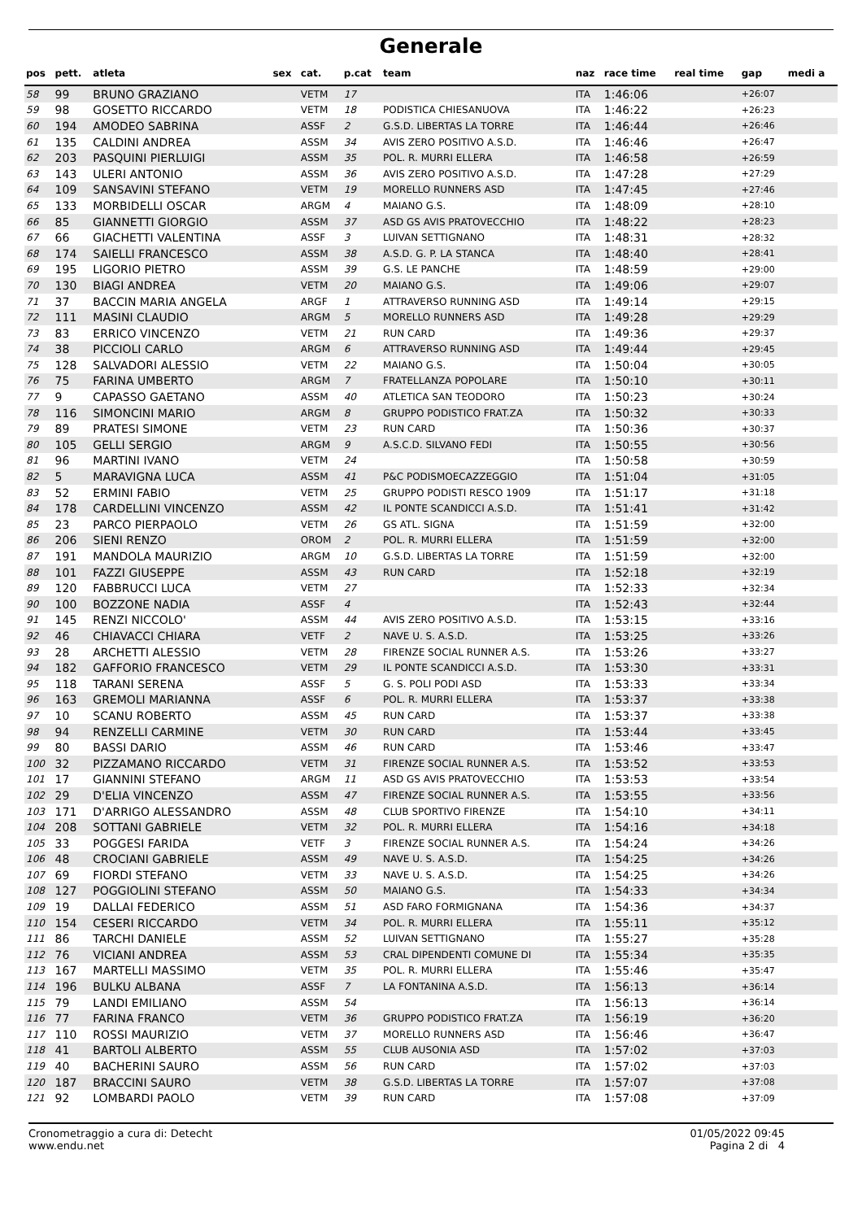Generale
| pos | pett. | atleta | sex | cat. | p.cat | team | naz | race time | real time | gap | medi a |
| --- | --- | --- | --- | --- | --- | --- | --- | --- | --- | --- | --- |
| 58 | 99 | BRUNO GRAZIANO | | VETM | 17 | | ITA | 1:46:06 | | +26:07 | |
| 59 | 98 | GOSETTO RICCARDO | | VETM | 18 | PODISTICA CHIESANUOVA | ITA | 1:46:22 | | +26:23 | |
| 60 | 194 | AMODEO SABRINA | | ASSF | 2 | G.S.D. LIBERTAS LA TORRE | ITA | 1:46:44 | | +26:46 | |
| 61 | 135 | CALDINI ANDREA | | ASSM | 34 | AVIS ZERO POSITIVO A.S.D. | ITA | 1:46:46 | | +26:47 | |
| 62 | 203 | PASQUINI PIERLUIGI | | ASSM | 35 | POL. R. MURRI ELLERA | ITA | 1:46:58 | | +26:59 | |
| 63 | 143 | ULERI ANTONIO | | ASSM | 36 | AVIS ZERO POSITIVO A.S.D. | ITA | 1:47:28 | | +27:29 | |
| 64 | 109 | SANSAVINI STEFANO | | VETM | 19 | MORELLO RUNNERS ASD | ITA | 1:47:45 | | +27:46 | |
| 65 | 133 | MORBIDELLI OSCAR | | ARGM | 4 | MAIANO G.S. | ITA | 1:48:09 | | +28:10 | |
| 66 | 85 | GIANNETTI GIORGIO | | ASSM | 37 | ASD GS AVIS PRATOVECCHIO | ITA | 1:48:22 | | +28:23 | |
| 67 | 66 | GIACHETTI VALENTINA | | ASSF | 3 | LUIVAN SETTIGNANO | ITA | 1:48:31 | | +28:32 | |
| 68 | 174 | SAIELLI FRANCESCO | | ASSM | 38 | A.S.D. G. P. LA STANCA | ITA | 1:48:40 | | +28:41 | |
| 69 | 195 | LIGORIO PIETRO | | ASSM | 39 | G.S. LE PANCHE | ITA | 1:48:59 | | +29:00 | |
| 70 | 130 | BIAGI ANDREA | | VETM | 20 | MAIANO G.S. | ITA | 1:49:06 | | +29:07 | |
| 71 | 37 | BACCIN MARIA ANGELA | | ARGF | 1 | ATTRAVERSO RUNNING ASD | ITA | 1:49:14 | | +29:15 | |
| 72 | 111 | MASINI CLAUDIO | | ARGM | 5 | MORELLO RUNNERS ASD | ITA | 1:49:28 | | +29:29 | |
| 73 | 83 | ERRICO VINCENZO | | VETM | 21 | RUN CARD | ITA | 1:49:36 | | +29:37 | |
| 74 | 38 | PICCIOLI CARLO | | ARGM | 6 | ATTRAVERSO RUNNING ASD | ITA | 1:49:44 | | +29:45 | |
| 75 | 128 | SALVADORI ALESSIO | | VETM | 22 | MAIANO G.S. | ITA | 1:50:04 | | +30:05 | |
| 76 | 75 | FARINA UMBERTO | | ARGM | 7 | FRATELLANZA POPOLARE | ITA | 1:50:10 | | +30:11 | |
| 77 | 9 | CAPASSO GAETANO | | ASSM | 40 | ATLETICA SAN TEODORO | ITA | 1:50:23 | | +30:24 | |
| 78 | 116 | SIMONCINI MARIO | | ARGM | 8 | GRUPPO PODISTICO FRAT.ZA | ITA | 1:50:32 | | +30:33 | |
| 79 | 89 | PRATESI SIMONE | | VETM | 23 | RUN CARD | ITA | 1:50:36 | | +30:37 | |
| 80 | 105 | GELLI SERGIO | | ARGM | 9 | A.S.C.D. SILVANO FEDI | ITA | 1:50:55 | | +30:56 | |
| 81 | 96 | MARTINI IVANO | | VETM | 24 | | ITA | 1:50:58 | | +30:59 | |
| 82 | 5 | MARAVIGNA LUCA | | ASSM | 41 | P&C PODISMOECAZZEGGIO | ITA | 1:51:04 | | +31:05 | |
| 83 | 52 | ERMINI FABIO | | VETM | 25 | GRUPPO PODISTI RESCO 1909 | ITA | 1:51:17 | | +31:18 | |
| 84 | 178 | CARDELLINI VINCENZO | | ASSM | 42 | IL PONTE SCANDICCI A.S.D. | ITA | 1:51:41 | | +31:42 | |
| 85 | 23 | PARCO PIERPAOLO | | VETM | 26 | GS ATL. SIGNA | ITA | 1:51:59 | | +32:00 | |
| 86 | 206 | SIENI RENZO | | OROM | 2 | POL. R. MURRI ELLERA | ITA | 1:51:59 | | +32:00 | |
| 87 | 191 | MANDOLA MAURIZIO | | ARGM | 10 | G.S.D. LIBERTAS LA TORRE | ITA | 1:51:59 | | +32:00 | |
| 88 | 101 | FAZZI GIUSEPPE | | ASSM | 43 | RUN CARD | ITA | 1:52:18 | | +32:19 | |
| 89 | 120 | FABBRUCCI LUCA | | VETM | 27 | | ITA | 1:52:33 | | +32:34 | |
| 90 | 100 | BOZZONE NADIA | | ASSF | 4 | | ITA | 1:52:43 | | +32:44 | |
| 91 | 145 | RENZI NICCOLO' | | ASSM | 44 | AVIS ZERO POSITIVO A.S.D. | ITA | 1:53:15 | | +33:16 | |
| 92 | 46 | CHIAVACCI CHIARA | | VETF | 2 | NAVE U. S. A.S.D. | ITA | 1:53:25 | | +33:26 | |
| 93 | 28 | ARCHETTI ALESSIO | | VETM | 28 | FIRENZE SOCIAL RUNNER A.S. | ITA | 1:53:26 | | +33:27 | |
| 94 | 182 | GAFFORIO FRANCESCO | | VETM | 29 | IL PONTE SCANDICCI A.S.D. | ITA | 1:53:30 | | +33:31 | |
| 95 | 118 | TARANI SERENA | | ASSF | 5 | G. S. POLI PODI ASD | ITA | 1:53:33 | | +33:34 | |
| 96 | 163 | GREMOLI MARIANNA | | ASSF | 6 | POL. R. MURRI ELLERA | ITA | 1:53:37 | | +33:38 | |
| 97 | 10 | SCANU ROBERTO | | ASSM | 45 | RUN CARD | ITA | 1:53:37 | | +33:38 | |
| 98 | 94 | RENZELLI CARMINE | | VETM | 30 | RUN CARD | ITA | 1:53:44 | | +33:45 | |
| 99 | 80 | BASSI DARIO | | ASSM | 46 | RUN CARD | ITA | 1:53:46 | | +33:47 | |
| 100 | 32 | PIZZAMANO RICCARDO | | VETM | 31 | FIRENZE SOCIAL RUNNER A.S. | ITA | 1:53:52 | | +33:53 | |
| 101 | 17 | GIANNINI STEFANO | | ARGM | 11 | ASD GS AVIS PRATOVECCHIO | ITA | 1:53:53 | | +33:54 | |
| 102 | 29 | D'ELIA VINCENZO | | ASSM | 47 | FIRENZE SOCIAL RUNNER A.S. | ITA | 1:53:55 | | +33:56 | |
| 103 | 171 | D'ARRIGO ALESSANDRO | | ASSM | 48 | CLUB SPORTIVO FIRENZE | ITA | 1:54:10 | | +34:11 | |
| 104 | 208 | SOTTANI GABRIELE | | VETM | 32 | POL. R. MURRI ELLERA | ITA | 1:54:16 | | +34:18 | |
| 105 | 33 | POGGESI FARIDA | | VETF | 3 | FIRENZE SOCIAL RUNNER A.S. | ITA | 1:54:24 | | +34:26 | |
| 106 | 48 | CROCIANI GABRIELE | | ASSM | 49 | NAVE U. S. A.S.D. | ITA | 1:54:25 | | +34:26 | |
| 107 | 69 | FIORDI STEFANO | | VETM | 33 | NAVE U. S. A.S.D. | ITA | 1:54:25 | | +34:26 | |
| 108 | 127 | POGGIOLINI STEFANO | | ASSM | 50 | MAIANO G.S. | ITA | 1:54:33 | | +34:34 | |
| 109 | 19 | DALLAI FEDERICO | | ASSM | 51 | ASD FARO FORMIGNANA | ITA | 1:54:36 | | +34:37 | |
| 110 | 154 | CESERI RICCARDO | | VETM | 34 | POL. R. MURRI ELLERA | ITA | 1:55:11 | | +35:12 | |
| 111 | 86 | TARCHI DANIELE | | ASSM | 52 | LUIVAN SETTIGNANO | ITA | 1:55:27 | | +35:28 | |
| 112 | 76 | VICIANI ANDREA | | ASSM | 53 | CRAL DIPENDENTI COMUNE DI | ITA | 1:55:34 | | +35:35 | |
| 113 | 167 | MARTELLI MASSIMO | | VETM | 35 | POL. R. MURRI ELLERA | ITA | 1:55:46 | | +35:47 | |
| 114 | 196 | BULKU ALBANA | | ASSF | 7 | LA FONTANINA A.S.D. | ITA | 1:56:13 | | +36:14 | |
| 115 | 79 | LANDI EMILIANO | | ASSM | 54 | | ITA | 1:56:13 | | +36:14 | |
| 116 | 77 | FARINA FRANCO | | VETM | 36 | GRUPPO PODISTICO FRAT.ZA | ITA | 1:56:19 | | +36:20 | |
| 117 | 110 | ROSSI MAURIZIO | | VETM | 37 | MORELLO RUNNERS ASD | ITA | 1:56:46 | | +36:47 | |
| 118 | 41 | BARTOLI ALBERTO | | ASSM | 55 | CLUB AUSONIA ASD | ITA | 1:57:02 | | +37:03 | |
| 119 | 40 | BACHERINI SAURO | | ASSM | 56 | RUN CARD | ITA | 1:57:02 | | +37:03 | |
| 120 | 187 | BRACCINI SAURO | | VETM | 38 | G.S.D. LIBERTAS LA TORRE | ITA | 1:57:07 | | +37:08 | |
| 121 | 92 | LOMBARDI PAOLO | | VETM | 39 | RUN CARD | ITA | 1:57:08 | | +37:09 | |
Cronometraggio a cura di: Detecht
www.endu.net
01/05/2022 09:45
Pagina 2 di 4